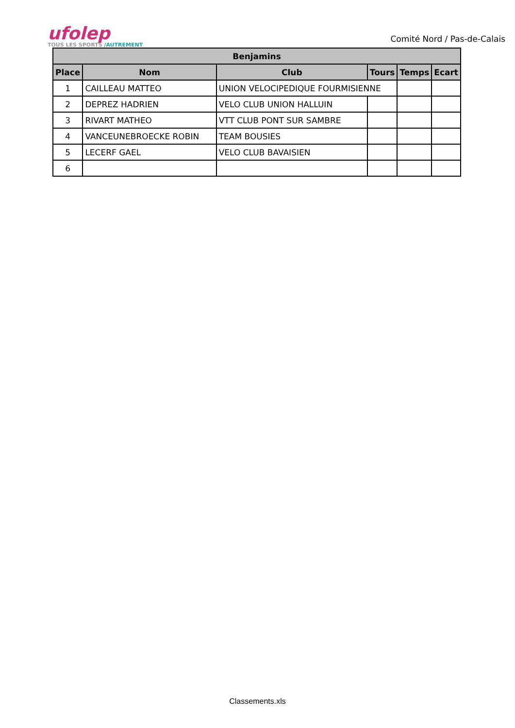ufolep
TOUS LES SPORTS /AUTREMENT
Comité Nord / Pas-de-Calais
| Benjamins | | | | | |
| --- | --- | --- | --- | --- | --- |
| Place | Nom | Club | Tours | Temps | Ecart |
| 1 | CAILLEAU MATTEO | UNION VELOCIPEDIQUE FOURMISIENNE | | | |
| 2 | DEPREZ HADRIEN | VELO CLUB UNION HALLUIN | | | |
| 3 | RIVART MATHEO | VTT CLUB PONT SUR SAMBRE | | | |
| 4 | VANCEUNEBROECKE ROBIN | TEAM BOUSIES | | | |
| 5 | LECERF GAEL | VELO CLUB BAVAISIEN | | | |
| 6 | | | | | |
Classements.xls